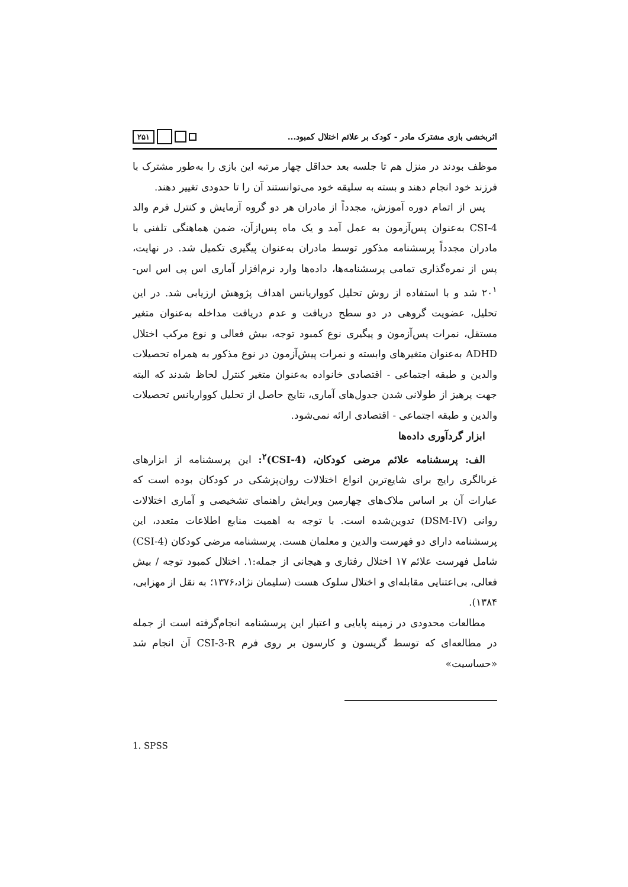اثربخشی بازی مشترک مادر - کودک بر علائم اختلال کمبود...
۲۵۱
موظف بودند در منزل هم تا جلسه بعد حداقل چهار مرتبه این بازی را به‌طور مشترک با فرزند خود انجام دهند و بسته به سلیقه خود می‌توانستند آن را تا حدودی تغییر دهند.
پس از اتمام دوره آموزش، مجدداً از مادران هر دو گروه آزمایش و کنترل فرم والد CSI-4 به‌عنوان پس‌آزمون به عمل آمد و یک ماه پس‌ازآن، ضمن هماهنگی تلفنی با مادران مجدداً پرسشنامه مذکور توسط مادران به‌عنوان پیگیری تکمیل شد. در نهایت، پس از نمره‌گذاری تمامی پرسشنامه‌ها، داده‌ها وارد نرم‌افزار آماری اس پی اس اس- ۲۰<sup>۱</sup> شد و با استفاده از روش تحلیل کوواریانس اهداف پژوهش ارزیابی شد. در این تحلیل، عضویت گروهی در دو سطح دریافت و عدم دریافت مداخله به‌عنوان متغیر مستقل، نمرات پس‌آزمون و پیگیری نوع کمبود توجه، بیش فعالی و نوع مرکب اختلال ADHD به‌عنوان متغیرهای وابسته و نمرات پیش‌آزمون در نوع مذکور به همراه تحصیلات والدین و طبقه اجتماعی - اقتصادی خانواده به‌عنوان متغیر کنترل لحاظ شدند که البته جهت پرهیز از طولانی شدن جدول‌های آماری، نتایج حاصل از تحلیل کوواریانس تحصیلات والدین و طبقه اجتماعی - اقتصادی ارائه نمی‌شود.
ابزار گردآوری داده‌ها
الف: پرسشنامه علائم مرضی کودکان، (CSI-4)<sup>۲</sup>: این پرسشنامه از ابزارهای غربالگری رایج برای شایع‌ترین انواع اختلالات روان‌پزشکی در کودکان بوده است که عبارات آن بر اساس ملاک‌های چهارمین ویرایش راهنمای تشخیصی و آماری اختلالات روانی (DSM-IV) تدوین‌شده است. با توجه به اهمیت منابع اطلاعات متعدد، این پرسشنامه دارای دو فهرست والدین و معلمان هست. پرسشنامه مرضی کودکان (CSI-4) شامل فهرست علائم ۱۷ اختلال رفتاری و هیجانی از جمله:۱. اختلال کمبود توجه / بیش فعالی، بی‌اعتنایی مقابله‌ای و اختلال سلوک هست (سلیمان نژاد،۱۳۷۶؛ به نقل از مهزابی، ۱۳۸۴).
مطالعات محدودی در زمینه پایایی و اعتبار این پرسشنامه انجام‌گرفته است از جمله در مطالعه‌ای که توسط گریسون و کارسون بر روی فرم CSI-3-R آن انجام شد «حساسیت»
1. SPSS